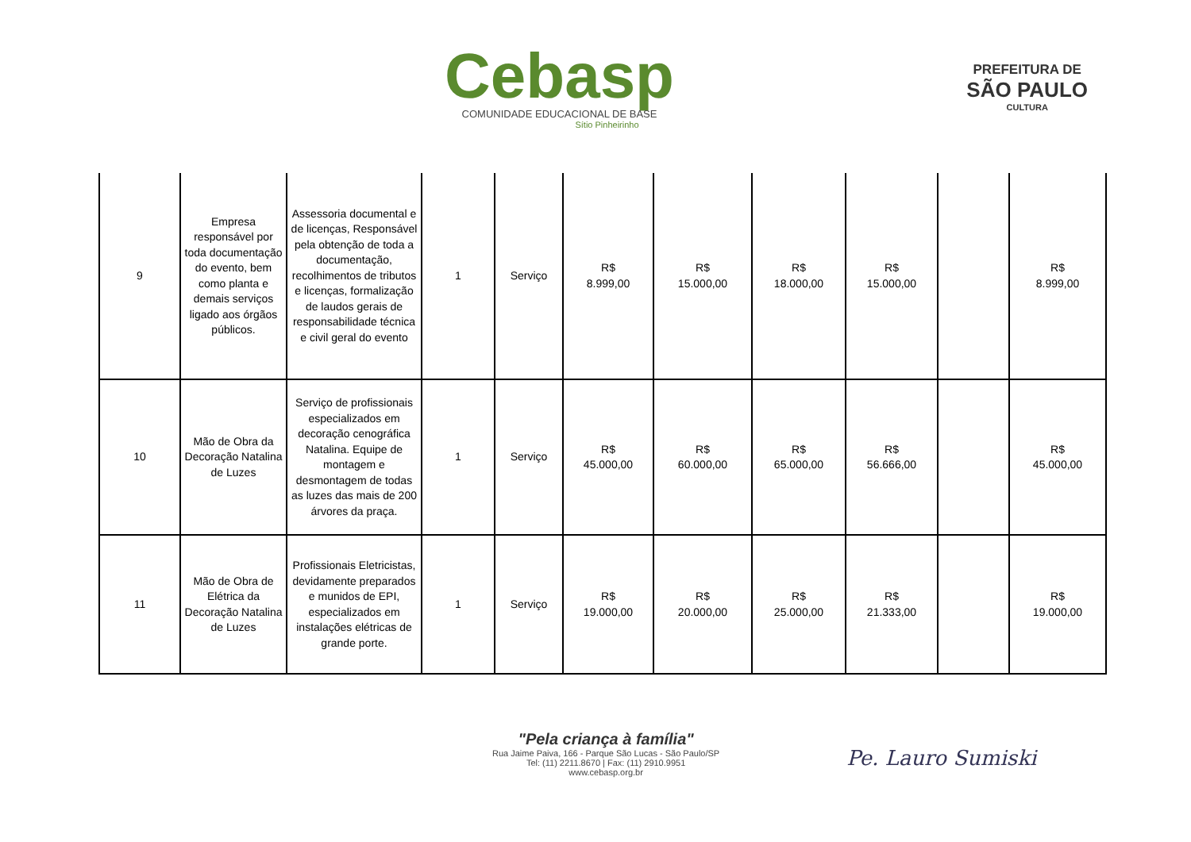Cebasp
COMUNIDADE EDUCACIONAL DE BASE
Sítio Pinheirinho
PREFEITURA DE
SÃO PAULO
CULTURA
| 9 | Empresa responsável por toda documentação do evento, bem como planta e demais serviços ligado aos órgãos públicos. | Assessoria documental e de licenças, Responsável pela obtenção de toda a documentação, recolhimentos de tributos e licenças, formalização de laudos gerais de responsabilidade técnica e civil geral do evento | 1 | Serviço | R$ 8.999,00 | R$ 15.000,00 | R$ 18.000,00 | R$ 15.000,00 | | R$ 8.999,00 |
| 10 | Mão de Obra da Decoração Natalina de Luzes | Serviço de profissionais especializados em decoração cenográfica Natalina. Equipe de montagem e desmontagem de todas as luzes das mais de 200 árvores da praça. | 1 | Serviço | R$ 45.000,00 | R$ 60.000,00 | R$ 65.000,00 | R$ 56.666,00 | | R$ 45.000,00 |
| 11 | Mão de Obra de Elétrica da Decoração Natalina de Luzes | Profissionais Eletricistas, devidamente preparados e munidos de EPI, especializados em instalações elétricas de grande porte. | 1 | Serviço | R$ 19.000,00 | R$ 20.000,00 | R$ 25.000,00 | R$ 21.333,00 | | R$ 19.000,00 |
"Pela criança à família"
Rua Jaime Paiva, 166 - Parque São Lucas - São Paulo/SP
Tel: (11) 2211.8670 | Fax: (11) 2910.9951
www.cebasp.org.br
Pe. Lauro Sumiski